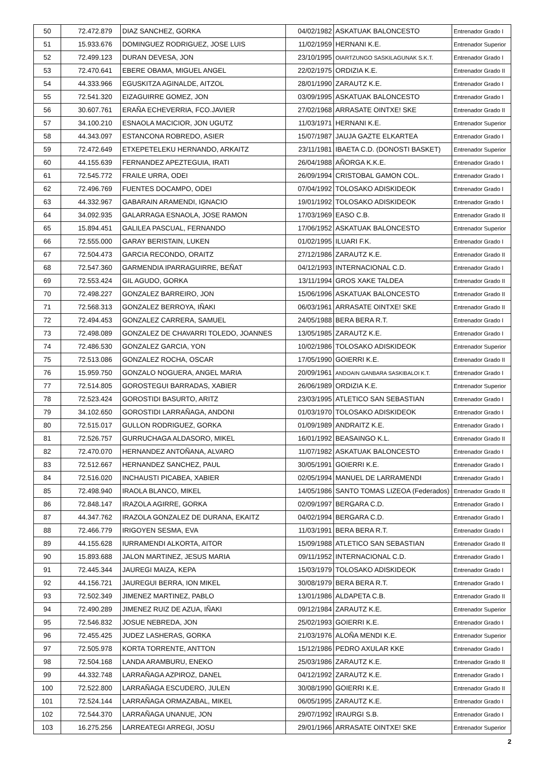| 50 | 72.472.879 | DIAZ SANCHEZ, GORKA | 04/02/1982 | ASKATUAK BALONCESTO | Entrenador Grado I |
| 51 | 15.933.676 | DOMINGUEZ RODRIGUEZ, JOSE LUIS | 11/02/1959 | HERNANI K.E. | Entrenador Superior |
| 52 | 72.499.123 | DURAN DEVESA, JON | 23/10/1995 | OIARTZUNGO SASKILAGUNAK S.K.T. | Entrenador Grado I |
| 53 | 72.470.641 | EBERE OBAMA, MIGUEL ANGEL | 22/02/1975 | ORDIZIA K.E. | Entrenador Grado II |
| 54 | 44.333.966 | EGUSKITZA AGINALDE, AITZOL | 28/01/1990 | ZARAUTZ K.E. | Entrenador Grado I |
| 55 | 72.541.320 | EIZAGUIRRE GOMEZ, JON | 03/09/1995 | ASKATUAK BALONCESTO | Entrenador Grado I |
| 56 | 30.607.761 | ERAÑA ECHEVERRIA, FCO.JAVIER | 27/02/1968 | ARRASATE OINTXE! SKE | Entrenador Grado II |
| 57 | 34.100.210 | ESNAOLA MACICIOR, JON UGUTZ | 11/03/1971 | HERNANI K.E. | Entrenador Superior |
| 58 | 44.343.097 | ESTANCONA ROBREDO, ASIER | 15/07/1987 | JAUJA GAZTE ELKARTEA | Entrenador Grado I |
| 59 | 72.472.649 | ETXEPETELEKU HERNANDO, ARKAITZ | 23/11/1981 | IBAETA C.D. (DONOSTI BASKET) | Entrenador Superior |
| 60 | 44.155.639 | FERNANDEZ APEZTEGUIA, IRATI | 26/04/1988 | AÑORGA K.K.E. | Entrenador Grado I |
| 61 | 72.545.772 | FRAILE URRA, ODEI | 26/09/1994 | CRISTOBAL GAMON COL. | Entrenador Grado I |
| 62 | 72.496.769 | FUENTES DOCAMPO, ODEI | 07/04/1992 | TOLOSAKO ADISKIDEOK | Entrenador Grado I |
| 63 | 44.332.967 | GABARAIN ARAMENDI, IGNACIO | 19/01/1992 | TOLOSAKO ADISKIDEOK | Entrenador Grado I |
| 64 | 34.092.935 | GALARRAGA ESNAOLA, JOSE RAMON | 17/03/1969 | EASO C.B. | Entrenador Grado II |
| 65 | 15.894.451 | GALILEA PASCUAL, FERNANDO | 17/06/1952 | ASKATUAK BALONCESTO | Entrenador Superior |
| 66 | 72.555.000 | GARAY BERISTAIN, LUKEN | 01/02/1995 | ILUARI F.K. | Entrenador Grado I |
| 67 | 72.504.473 | GARCIA RECONDO, ORAITZ | 27/12/1986 | ZARAUTZ K.E. | Entrenador Grado II |
| 68 | 72.547.360 | GARMENDIA IPARRAGUIRRE, BEÑAT | 04/12/1993 | INTERNACIONAL C.D. | Entrenador Grado I |
| 69 | 72.553.424 | GIL AGUDO, GORKA | 13/11/1994 | GROS XAKE TALDEA | Entrenador Grado II |
| 70 | 72.498.227 | GONZALEZ BARREIRO, JON | 15/06/1996 | ASKATUAK BALONCESTO | Entrenador Grado II |
| 71 | 72.568.313 | GONZALEZ BERROYA, IÑAKI | 06/03/1961 | ARRASATE OINTXE! SKE | Entrenador Grado II |
| 72 | 72.494.453 | GONZALEZ CARRERA, SAMUEL | 24/05/1988 | BERA BERA R.T. | Entrenador Grado I |
| 73 | 72.498.089 | GONZALEZ DE CHAVARRI TOLEDO, JOANNES | 13/05/1985 | ZARAUTZ K.E. | Entrenador Grado I |
| 74 | 72.486.530 | GONZALEZ GARCIA, YON | 10/02/1986 | TOLOSAKO ADISKIDEOK | Entrenador Superior |
| 75 | 72.513.086 | GONZALEZ ROCHA, OSCAR | 17/05/1990 | GOIERRI K.E. | Entrenador Grado II |
| 76 | 15.959.750 | GONZALO NOGUERA, ANGEL MARIA | 20/09/1961 | ANDOAIN GANBARA SASKIBALOI K.T. | Entrenador Grado I |
| 77 | 72.514.805 | GOROSTEGUI BARRADAS, XABIER | 26/06/1989 | ORDIZIA K.E. | Entrenador Superior |
| 78 | 72.523.424 | GOROSTIDI BASURTO, ARITZ | 23/03/1995 | ATLETICO SAN SEBASTIAN | Entrenador Grado I |
| 79 | 34.102.650 | GOROSTIDI LARRAÑAGA, ANDONI | 01/03/1970 | TOLOSAKO ADISKIDEOK | Entrenador Grado I |
| 80 | 72.515.017 | GULLON RODRIGUEZ, GORKA | 01/09/1989 | ANDRAITZ K.E. | Entrenador Grado I |
| 81 | 72.526.757 | GURRUCHAGA ALDASORO, MIKEL | 16/01/1992 | BEASAINGO K.L. | Entrenador Grado II |
| 82 | 72.470.070 | HERNANDEZ ANTOÑANA, ALVARO | 11/07/1982 | ASKATUAK BALONCESTO | Entrenador Grado I |
| 83 | 72.512.667 | HERNANDEZ SANCHEZ, PAUL | 30/05/1991 | GOIERRI K.E. | Entrenador Grado I |
| 84 | 72.516.020 | INCHAUSTI PICABEA, XABIER | 02/05/1994 | MANUEL DE LARRAMENDI | Entrenador Grado I |
| 85 | 72.498.940 | IRAOLA BLANCO, MIKEL | 14/05/1986 | SANTO TOMAS LIZEOA (Federados) | Entrenador Grado II |
| 86 | 72.848.147 | IRAZOLA AGIRRE, GORKA | 02/09/1997 | BERGARA C.D. | Entrenador Grado I |
| 87 | 44.347.762 | IRAZOLA GONZALEZ DE DURANA, EKAITZ | 04/02/1994 | BERGARA C.D. | Entrenador Grado I |
| 88 | 72.466.779 | IRIGOYEN SESMA, EVA | 11/03/1991 | BERA BERA R.T. | Entrenador Grado I |
| 89 | 44.155.628 | IURRAMENDI ALKORTA, AITOR | 15/09/1988 | ATLETICO SAN SEBASTIAN | Entrenador Grado II |
| 90 | 15.893.688 | JALON MARTINEZ, JESUS MARIA | 09/11/1952 | INTERNACIONAL C.D. | Entrenador Grado I |
| 91 | 72.445.344 | JAUREGI MAIZA, KEPA | 15/03/1979 | TOLOSAKO ADISKIDEOK | Entrenador Grado I |
| 92 | 44.156.721 | JAUREGUI BERRA, ION MIKEL | 30/08/1979 | BERA BERA R.T. | Entrenador Grado I |
| 93 | 72.502.349 | JIMENEZ MARTINEZ, PABLO | 13/01/1986 | ALDAPETA C.B. | Entrenador Grado II |
| 94 | 72.490.289 | JIMENEZ RUIZ DE AZUA, IÑAKI | 09/12/1984 | ZARAUTZ K.E. | Entrenador Superior |
| 95 | 72.546.832 | JOSUE NEBREDA, JON | 25/02/1993 | GOIERRI K.E. | Entrenador Grado I |
| 96 | 72.455.425 | JUDEZ LASHERAS, GORKA | 21/03/1976 | ALOÑA MENDI K.E. | Entrenador Superior |
| 97 | 72.505.978 | KORTA TORRENTE, ANTTON | 15/12/1986 | PEDRO AXULAR KKE | Entrenador Grado I |
| 98 | 72.504.168 | LANDA ARAMBURU, ENEKO | 25/03/1986 | ZARAUTZ K.E. | Entrenador Grado II |
| 99 | 44.332.748 | LARRAÑAGA AZPIROZ, DANEL | 04/12/1992 | ZARAUTZ K.E. | Entrenador Grado I |
| 100 | 72.522.800 | LARRAÑAGA ESCUDERO, JULEN | 30/08/1990 | GOIERRI K.E. | Entrenador Grado II |
| 101 | 72.524.144 | LARRAÑAGA ORMAZABAL, MIKEL | 06/05/1995 | ZARAUTZ K.E. | Entrenador Grado I |
| 102 | 72.544.370 | LARRAÑAGA UNANUE, JON | 29/07/1992 | IRAURGI S.B. | Entrenador Grado I |
| 103 | 16.275.256 | LARREATEGI ARREGI, JOSU | 29/01/1966 | ARRASATE OINTXE! SKE | Entrenador Superior |
2